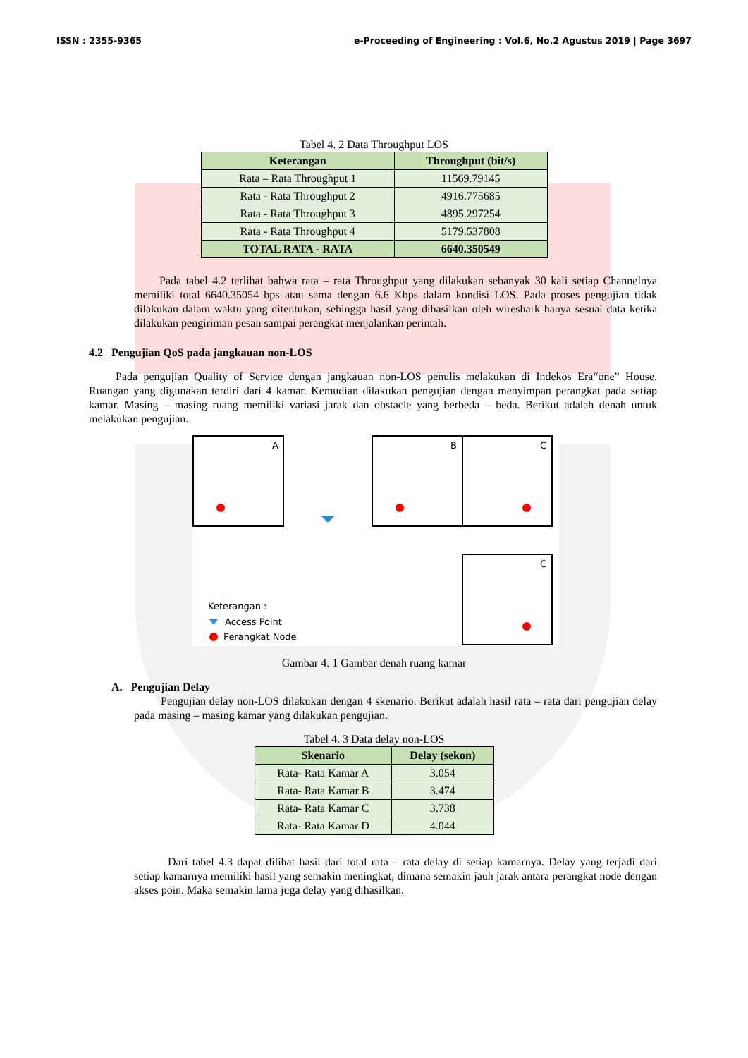ISSN : 2355-9365 e-Proceeding of Engineering : Vol.6, No.2 Agustus 2019 | Page 3697
Tabel 4. 2 Data Throughput LOS
| Keterangan | Throughput (bit/s) |
| --- | --- |
| Rata – Rata Throughput 1 | 11569.79145 |
| Rata - Rata Throughput 2 | 4916.775685 |
| Rata - Rata Throughput 3 | 4895.297254 |
| Rata - Rata Throughput 4 | 5179.537808 |
| TOTAL RATA - RATA | 6640.350549 |
Pada tabel 4.2 terlihat bahwa rata – rata Throughput yang dilakukan sebanyak 30 kali setiap Channelnya memiliki total 6640.35054 bps atau sama dengan 6.6 Kbps dalam kondisi LOS. Pada proses pengujian tidak dilakukan dalam waktu yang ditentukan, sehingga hasil yang dihasilkan oleh wireshark hanya sesuai data ketika dilakukan pengiriman pesan sampai perangkat menjalankan perintah.
4.2 Pengujian QoS pada jangkauan non-LOS
Pada pengujian Quality of Service dengan jangkauan non-LOS penulis melakukan di Indekos Era“one” House. Ruangan yang digunakan terdiri dari 4 kamar. Kemudian dilakukan pengujian dengan menyimpan perangkat pada setiap kamar. Masing – masing ruang memiliki variasi jarak dan obstacle yang berbeda – beda. Berikut adalah denah untuk melakukan pengujian.
A
B
C
C
Keterangan :
Access Point
Perangkat Node
Gambar 4. 1 Gambar denah ruang kamar
A. Pengujian Delay
Pengujian delay non-LOS dilakukan dengan 4 skenario. Berikut adalah hasil rata – rata dari pengujian delay pada masing – masing kamar yang dilakukan pengujian.
Tabel 4. 3 Data delay non-LOS
| Skenario | Delay (sekon) |
| --- | --- |
| Rata- Rata Kamar A | 3.054 |
| Rata- Rata Kamar B | 3.474 |
| Rata- Rata Kamar C | 3.738 |
| Rata- Rata Kamar D | 4.044 |
Dari tabel 4.3 dapat dilihat hasil dari total rata – rata delay di setiap kamarnya. Delay yang terjadi dari setiap kamarnya memiliki hasil yang semakin meningkat, dimana semakin jauh jarak antara perangkat node dengan akses poin. Maka semakin lama juga delay yang dihasilkan.